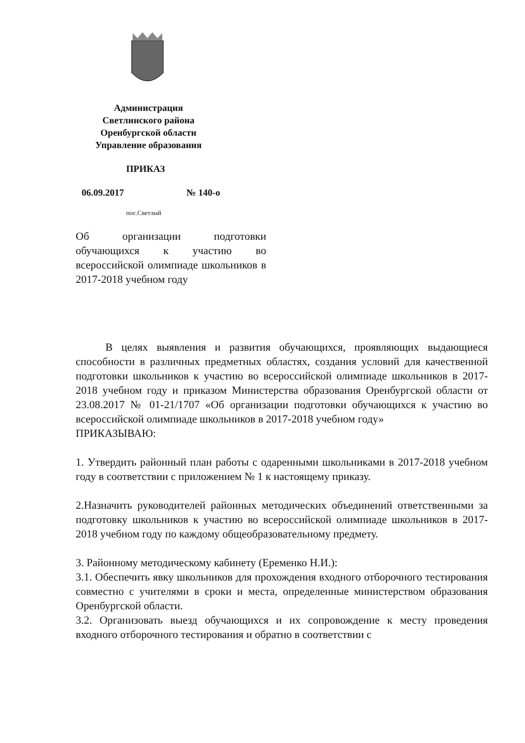Администрация
Светлинского района
Оренбургской области
Управление образования
ПРИКАЗ
06.09.2017 № 140-о
пос.Светлый
Об организации подготовки обучающихся к участию во всероссийской олимпиаде школьников в 2017-2018 учебном году
В целях выявления и развития обучающихся, проявляющих выдающиеся способности в различных предметных областях, создания условий для качественной подготовки школьников к участию во всероссийской олимпиаде школьников в 2017-2018 учебном году и приказом Министерства образования Оренбургской области от 23.08.2017 № 01-21/1707 «Об организации подготовки обучающихся к участию во всероссийской олимпиаде школьников в 2017-2018 учебном году»
ПРИКАЗЫВАЮ:
1. Утвердить районный план работы с одаренными школьниками в 2017-2018 учебном году в соответствии с приложением № 1 к настоящему приказу.
2.Назначить руководителей районных методических объединений ответственными за подготовку школьников к участию во всероссийской олимпиаде школьников в 2017-2018 учебном году по каждому общеобразовательному предмету.
3. Районному методическому кабинету (Еременко Н.И.):
3.1. Обеспечить явку школьников для прохождения входного отборочного тестирования совместно с учителями в сроки и места, определенные министерством образования Оренбургской области.
3.2. Организовать выезд обучающихся и их сопровождение к месту проведения входного отборочного тестирования и обратно в соответствии с